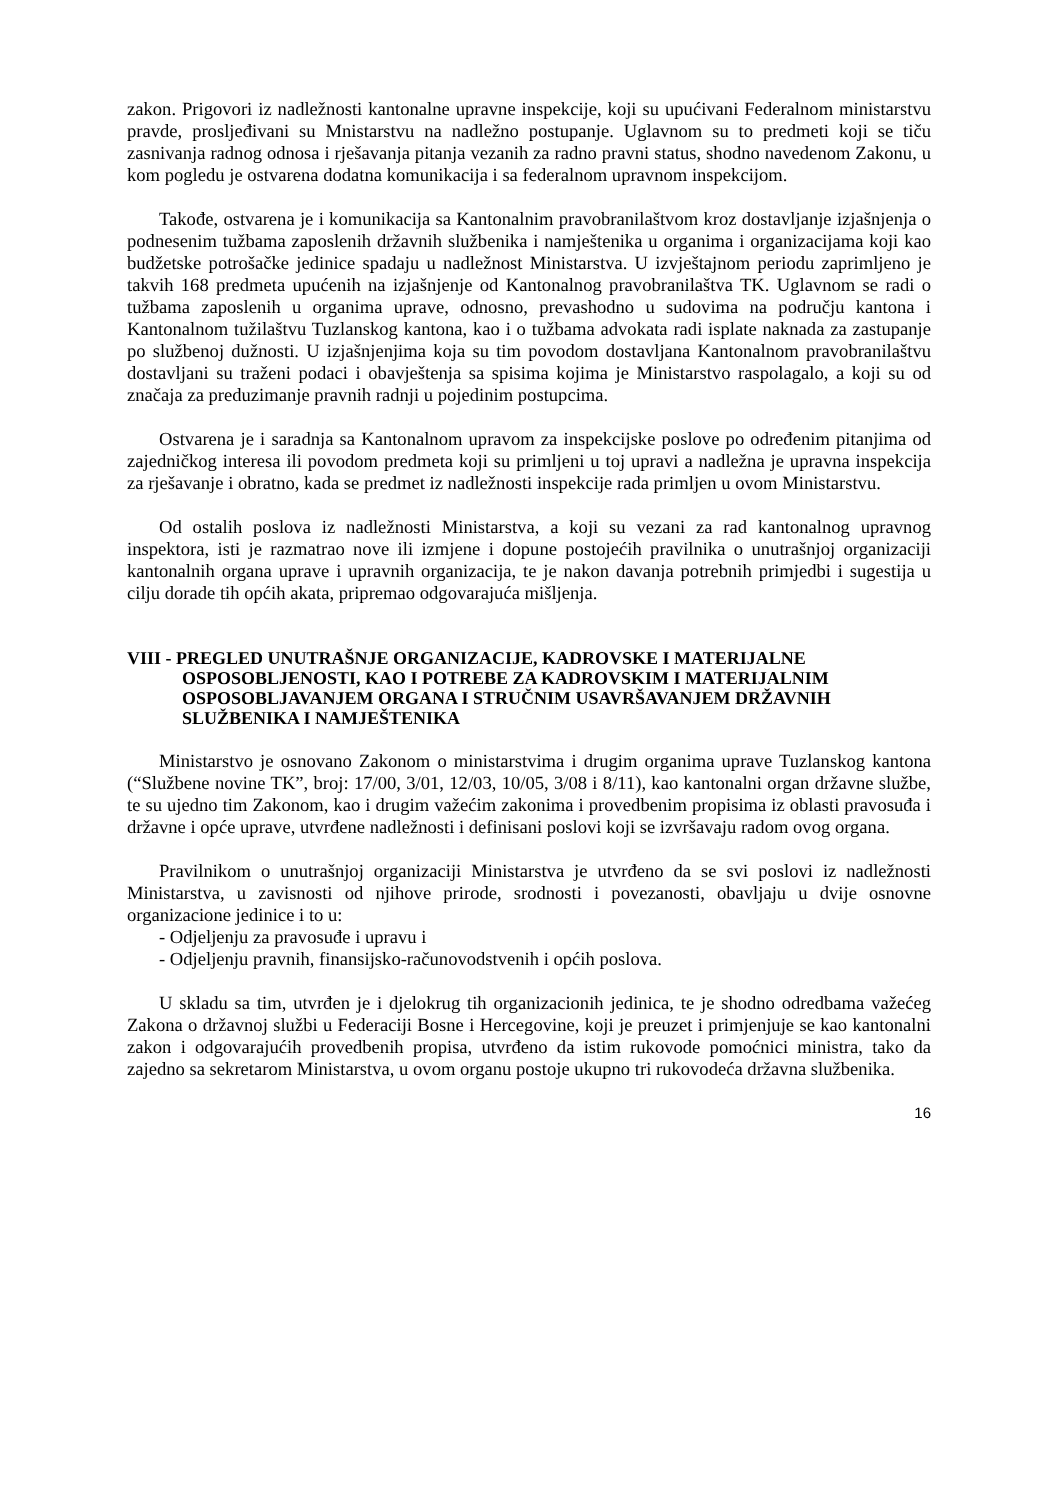zakon. Prigovori iz nadležnosti kantonalne upravne inspekcije, koji su upućivani Federalnom ministarstvu pravde, prosljeđivani su Mnistarstvu na nadležno postupanje. Uglavnom su to predmeti koji se tiču zasnivanja radnog odnosa i rješavanja pitanja vezanih za radno pravni status, shodno navedenom Zakonu, u kom pogledu je ostvarena dodatna komunikacija i sa federalnom upravnom inspekcijom.
Takođe, ostvarena je i komunikacija sa Kantonalnim pravobranilaštvom kroz dostavljanje izjašnjenja o podnesenim tužbama zaposlenih državnih službenika i namještenika u organima i organizacijama koji kao budžetske potrošačke jedinice spadaju u nadležnost Ministarstva. U izvještajnom periodu zaprimljeno je takvih 168 predmeta upućenih na izjašnjenje od Kantonalnog pravobranilaštva TK. Uglavnom se radi o tužbama zaposlenih u organima uprave, odnosno, prevashodno u sudovima na području kantona i Kantonalnom tužilaštvu Tuzlanskog kantona, kao i o tužbama advokata radi isplate naknada za zastupanje po službenoj dužnosti. U izjašnjenjima koja su tim povodom dostavljana Kantonalnom pravobranilaštvu dostavljani su traženi podaci i obavještenja sa spisima kojima je Ministarstvo raspolagalo, a koji su od značaja za preduzimanje pravnih radnji u pojedinim postupcima.
Ostvarena je i saradnja sa Kantonalnom upravom za inspekcijske poslove po određenim pitanjima od zajedničkog interesa ili povodom predmeta koji su primljeni u toj upravi a nadležna je upravna inspekcija za rješavanje i obratno, kada se predmet iz nadležnosti inspekcije rada primljen u ovom Ministarstvu.
Od ostalih poslova iz nadležnosti Ministarstva, a koji su vezani za rad kantonalnog upravnog inspektora, isti je razmatrao nove ili izmjene i dopune postojećih pravilnika o unutrašnjoj organizaciji kantonalnih organa uprave i upravnih organizacija, te je nakon davanja potrebnih primjedbi i sugestija u cilju dorade tih općih akata, pripremao odgovarajuća mišljenja.
VIII - PREGLED UNUTRAŠNJE ORGANIZACIJE, KADROVSKE I MATERIJALNE OSPOSOBLJENOSTI, KAO I POTREBE ZA KADROVSKIM I MATERIJALNIM OSPOSOBLJAVANJEM ORGANA I STRUČNIM USAVRŠAVANJEM DRŽAVNIH SLUŽBENIKA I NAMJEŠTENIKA
Ministarstvo je osnovano Zakonom o ministarstvima i drugim organima uprave Tuzlanskog kantona (“Službene novine TK”, broj: 17/00, 3/01, 12/03, 10/05, 3/08 i 8/11), kao kantonalni organ državne službe, te su ujedno tim Zakonom, kao i drugim važećim zakonima i provedbenim propisima iz oblasti pravosuđa i državne i opće uprave, utvrđene nadležnosti i definisani poslovi koji se izvršavaju radom ovog organa.
Pravilnikom o unutrašnjoj organizaciji Ministarstva je utvrđeno da se svi poslovi iz nadležnosti Ministarstva, u zavisnosti od njihove prirode, srodnosti i povezanosti, obavljaju u dvije osnovne organizacione jedinice i to u:
- Odjeljenju za pravosuđe i upravu i
- Odjeljenju pravnih, finansijsko-računovodstvenih i općih poslova.
U skladu sa tim, utvrđen je i djelokrug tih organizacionih jedinica, te je shodno odredbama važećeg Zakona o državnoj službi u Federaciji Bosne i Hercegovine, koji je preuzet i primjenjuje se kao kantonalni zakon i odgovarajućih provedbenih propisa, utvrđeno da istim rukovode pomoćnici ministra, tako da zajedno sa sekretarom Ministarstva, u ovom organu postoje ukupno tri rukovodeća državna službenika.
16